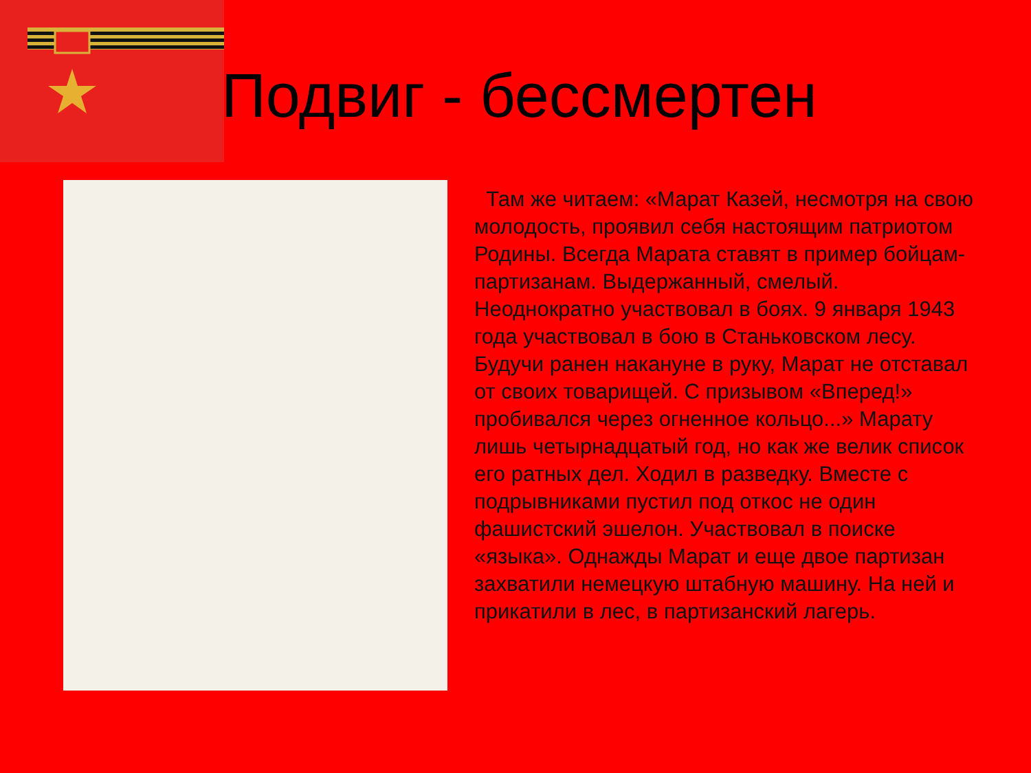Подвиг - бессмертен
Там же читаем: «Марат Казей, несмотря на свою молодость, проявил себя настоящим патриотом Родины. Всегда Марата ставят в пример бойцам-партизанам. Выдержанный, смелый. Неоднократно участвовал в боях. 9 января 1943 года участвовал в бою в Станьковском лесу. Будучи ранен накануне в руку, Марат не отставал от своих товарищей. С призывом «Вперед!» пробивался через огненное кольцо...» Марату лишь четырнадцатый год, но как же велик список его ратных дел. Ходил в разведку. Вместе с подрывниками пустил под откос не один фашистский эшелон. Участвовал в поиске «языка». Однажды Марат и еще двое партизан захватили немецкую штабную машину. На ней и прикатили в лес, в партизанский лагерь.